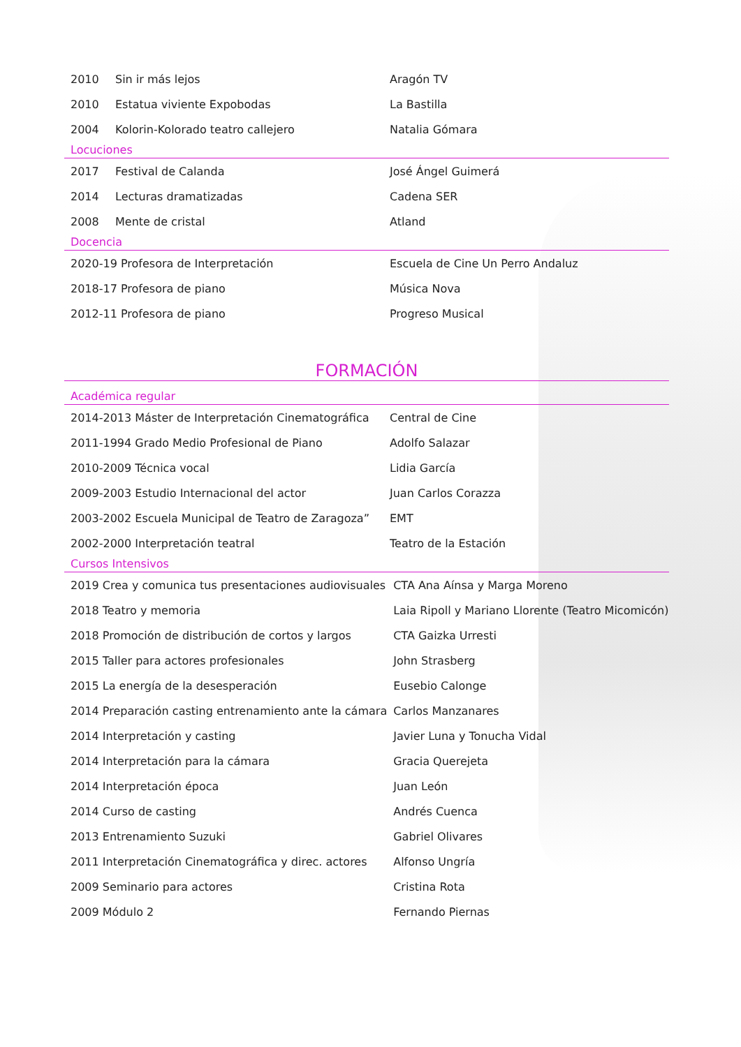| 2010 | Sin ir más lejos | Aragón TV |
| 2010 | Estatua viviente Expobodas | La Bastilla |
| 2004 | Kolorin-Kolorado teatro callejero | Natalia Gómara |
Locuciones
| 2017 | Festival de Calanda | José Ángel Guimerá |
| 2014 | Lecturas dramatizadas | Cadena SER |
| 2008 | Mente de cristal | Atland |
Docencia
| 2020-19 Profesora de Interpretación | Escuela de Cine Un Perro Andaluz |
| 2018-17 Profesora de piano | Música Nova |
| 2012-11 Profesora de piano | Progreso Musical |
FORMACIÓN
Académica regular
| 2014-2013 Máster de Interpretación Cinematográfica | Central de Cine |
| 2011-1994 Grado Medio Profesional de Piano | Adolfo Salazar |
| 2010-2009 Técnica vocal | Lidia García |
| 2009-2003 Estudio Internacional del actor | Juan Carlos Corazza |
| 2003-2002 Escuela Municipal de Teatro de Zaragoza” | EMT |
| 2002-2000 Interpretación teatral | Teatro de la Estación |
Cursos Intensivos
| 2019 Crea y comunica tus presentaciones audiovisuales | CTA Ana Aínsa y Marga Moreno |
| 2018 Teatro y memoria | Laia Ripoll y Mariano Llorente (Teatro Micomicón) |
| 2018 Promoción de distribución de cortos y largos | CTA Gaizka Urresti |
| 2015 Taller para actores profesionales | John Strasberg |
| 2015 La energía de la desesperación | Eusebio Calonge |
| 2014 Preparación casting entrenamiento ante la cámara | Carlos Manzanares |
| 2014 Interpretación y casting | Javier Luna y Tonucha Vidal |
| 2014 Interpretación para la cámara | Gracia Querejeta |
| 2014 Interpretación época | Juan León |
| 2014 Curso de casting | Andrés Cuenca |
| 2013 Entrenamiento Suzuki | Gabriel Olivares |
| 2011 Interpretación Cinematográfica y direc. actores | Alfonso Ungría |
| 2009 Seminario para actores | Cristina Rota |
| 2009 Módulo 2 | Fernando Piernas |